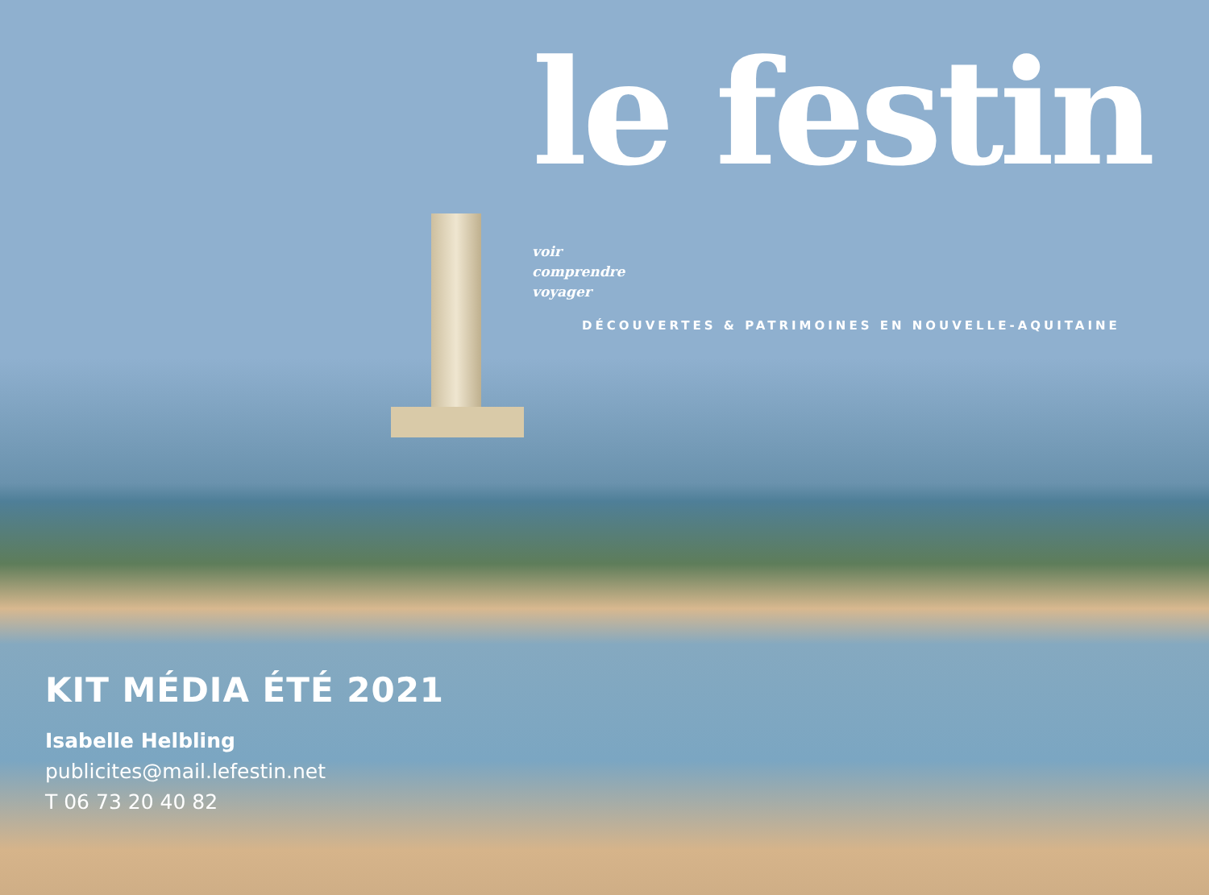le festin voir
comprendre
voyager
DÉCOUVERTES & PATRIMOINES EN NOUVELLE-AQUITAINE
KIT MÉDIA ÉTÉ 2021
Isabelle Helbling
publicites@mail.lefestin.net
T 06 73 20 40 82